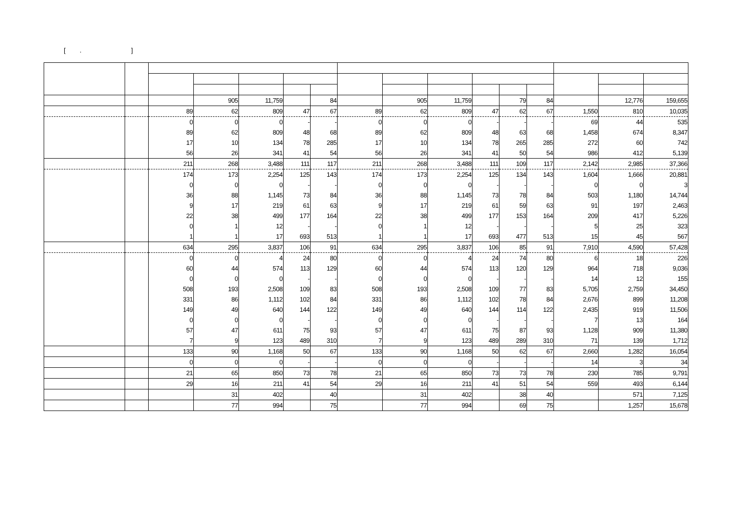[ . ]
| | | | 905 | 11,759 | | 84 | | 905 | 11,759 | | 79 | 84 | | 12,776 | 159,655 |
| | | 89 | 62 | 809 | 47 | 67 | 89 | 62 | 809 | 47 | 62 | 67 | 1,550 | 810 | 10,035 |
| | | 0 | 0 | 0 | - | - | 0 | 0 | 0 | - | - | - | 69 | 44 | 535 |
| | | 89 | 62 | 809 | 48 | 68 | 89 | 62 | 809 | 48 | 63 | 68 | 1,458 | 674 | 8,347 |
| | | 17 | 10 | 134 | 78 | 285 | 17 | 10 | 134 | 78 | 265 | 285 | 272 | 60 | 742 |
| | | 56 | 26 | 341 | 41 | 54 | 56 | 26 | 341 | 41 | 50 | 54 | 986 | 412 | 5,139 |
| | | 211 | 268 | 3,488 | 111 | 117 | 211 | 268 | 3,488 | 111 | 109 | 117 | 2,142 | 2,985 | 37,366 |
| | | 174 | 173 | 2,254 | 125 | 143 | 174 | 173 | 2,254 | 125 | 134 | 143 | 1,604 | 1,666 | 20,881 |
| | | 0 | 0 | 0 | - | - | 0 | 0 | 0 | - | - | - | 0 | 0 | 3 |
| | | 36 | 88 | 1,145 | 73 | 84 | 36 | 88 | 1,145 | 73 | 78 | 84 | 503 | 1,180 | 14,744 |
| | | 9 | 17 | 219 | 61 | 63 | 9 | 17 | 219 | 61 | 59 | 63 | 91 | 197 | 2,463 |
| | | 22 | 38 | 499 | 177 | 164 | 22 | 38 | 499 | 177 | 153 | 164 | 209 | 417 | 5,226 |
| | | 0 | 1 | 12 | - | - | 0 | 1 | 12 | - | - | - | 5 | 25 | 323 |
| | | 1 | 1 | 17 | 693 | 513 | 1 | 1 | 17 | 693 | 477 | 513 | 15 | 45 | 567 |
| | | 634 | 295 | 3,837 | 106 | 91 | 634 | 295 | 3,837 | 106 | 85 | 91 | 7,910 | 4,590 | 57,428 |
| | | 0 | 0 | 4 | 24 | 80 | 0 | 0 | 4 | 24 | 74 | 80 | 6 | 18 | 226 |
| | | 60 | 44 | 574 | 113 | 129 | 60 | 44 | 574 | 113 | 120 | 129 | 964 | 718 | 9,036 |
| | | 0 | 0 | 0 | - | - | 0 | 0 | 0 | - | - | - | 14 | 12 | 155 |
| | | 508 | 193 | 2,508 | 109 | 83 | 508 | 193 | 2,508 | 109 | 77 | 83 | 5,705 | 2,759 | 34,450 |
| | | 331 | 86 | 1,112 | 102 | 84 | 331 | 86 | 1,112 | 102 | 78 | 84 | 2,676 | 899 | 11,208 |
| | | 149 | 49 | 640 | 144 | 122 | 149 | 49 | 640 | 144 | 114 | 122 | 2,435 | 919 | 11,506 |
| | | 0 | 0 | 0 | - | - | 0 | 0 | 0 | - | - | - | 7 | 13 | 164 |
| | | 57 | 47 | 611 | 75 | 93 | 57 | 47 | 611 | 75 | 87 | 93 | 1,128 | 909 | 11,380 |
| | | 7 | 9 | 123 | 489 | 310 | 7 | 9 | 123 | 489 | 289 | 310 | 71 | 139 | 1,712 |
| | | 133 | 90 | 1,168 | 50 | 67 | 133 | 90 | 1,168 | 50 | 62 | 67 | 2,660 | 1,282 | 16,054 |
| | | 0 | 0 | 0 | - | - | 0 | 0 | 0 | - | - | - | 14 | 3 | 34 |
| | | 21 | 65 | 850 | 73 | 78 | 21 | 65 | 850 | 73 | 73 | 78 | 230 | 785 | 9,791 |
| | | 29 | 16 | 211 | 41 | 54 | 29 | 16 | 211 | 41 | 51 | 54 | 559 | 493 | 6,144 |
| | | | 31 | 402 | | 40 | | 31 | 402 | | 38 | 40 | | 571 | 7,125 |
| | | | 77 | 994 | | 75 | | 77 | 994 | | 69 | 75 | | 1,257 | 15,678 |